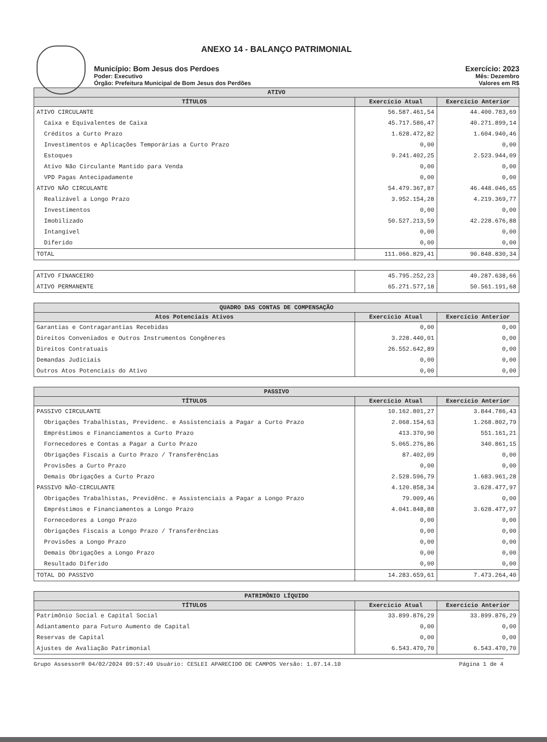ANEXO 14 - BALANÇO PATRIMONIAL
Município: Bom Jesus dos Perdoes
Poder: Executivo
Órgão: Prefeitura Municipal de Bom Jesus dos Perdões
Exercício: 2023
Mês: Dezembro
Valores em R$
| ATIVO | | |
| --- | --- | --- |
| TÍTULOS | Exercício Atual | Exercício Anterior |
| ATIVO CIRCULANTE | 56.587.461,54 | 44.400.783,69 |
| Caixa e Equivalentes de Caixa | 45.717.586,47 | 40.271.899,14 |
| Créditos a Curto Prazo | 1.628.472,82 | 1.604.940,46 |
| Investimentos e Aplicações Temporárias a Curto Prazo | 0,00 | 0,00 |
| Estoques | 9.241.402,25 | 2.523.944,09 |
| Ativo Não Circulante Mantido para Venda | 0,00 | 0,00 |
| VPD Pagas Antecipadamente | 0,00 | 0,00 |
| ATIVO NÃO CIRCULANTE | 54.479.367,87 | 46.448.046,65 |
| Realizável a Longo Prazo | 3.952.154,28 | 4.219.369,77 |
| Investimentos | 0,00 | 0,00 |
| Imobilizado | 50.527.213,59 | 42.228.676,88 |
| Intangível | 0,00 | 0,00 |
| Diferido | 0,00 | 0,00 |
| TOTAL | 111.066.829,41 | 90.848.830,34 |
| ATIVO FINANCEIRO | 45.795.252,23 | 40.287.638,66 |
| ATIVO PERMANENTE | 65.271.577,18 | 50.561.191,68 |
| QUADRO DAS CONTAS DE COMPENSAÇÃO | | |
| --- | --- | --- |
| Atos Potenciais Ativos | Exercício Atual | Exercício Anterior |
| Garantias e Contragarantias Recebidas | 0,00 | 0,00 |
| Direitos Conveniados e Outros Instrumentos Congêneres | 3.228.440,01 | 0,00 |
| Direitos Contratuais | 26.552.642,89 | 0,00 |
| Demandas Judiciais | 0,00 | 0,00 |
| Outros Atos Potenciais do Ativo | 0,00 | 0,00 |
| PASSIVO | | |
| --- | --- | --- |
| TÍTULOS | Exercício Atual | Exercício Anterior |
| PASSIVO CIRCULANTE | 10.162.801,27 | 3.844.786,43 |
| Obrigações Trabalhistas, Previdenc. e Assistenciais a Pagar a Curto Prazo | 2.068.154,63 | 1.268.802,79 |
| Empréstimos e Financiamentos a Curto Prazo | 413.370,90 | 551.161,21 |
| Fornecedores e Contas a Pagar a Curto Prazo | 5.065.276,86 | 340.861,15 |
| Obrigações Fiscais a Curto Prazo / Transferências | 87.402,09 | 0,00 |
| Provisões a Curto Prazo | 0,00 | 0,00 |
| Demais Obrigações a Curto Prazo | 2.528.596,79 | 1.683.961,28 |
| PASSIVO NÃO-CIRCULANTE | 4.120.858,34 | 3.628.477,97 |
| Obrigações Trabalhistas, Previdênc. e Assistenciais a Pagar a Longo Prazo | 79.009,46 | 0,00 |
| Empréstimos e Financiamentos a Longo Prazo | 4.041.848,88 | 3.628.477,97 |
| Fornecedores a Longo Prazo | 0,00 | 0,00 |
| Obrigações Fiscais a Longo Prazo / Transferências | 0,00 | 0,00 |
| Provisões a Longo Prazo | 0,00 | 0,00 |
| Demais Obrigações a Longo Prazo | 0,00 | 0,00 |
| Resultado Diferido | 0,00 | 0,00 |
| TOTAL DO PASSIVO | 14.283.659,61 | 7.473.264,40 |
| PATRIMÔNIO LÍQUIDO | | |
| --- | --- | --- |
| TÍTULOS | Exercício Atual | Exercício Anterior |
| Patrimônio Social e Capital Social | 33.899.876,29 | 33.899.876,29 |
| Adiantamento para Futuro Aumento de Capital | 0,00 | 0,00 |
| Reservas de Capital | 0,00 | 0,00 |
| Ajustes de Avaliação Patrimonial | 6.543.470,70 | 6.543.470,70 |
Grupo Assessor® 04/02/2024 09:57:49 Usuário: CESLEI APARECIDO DE CAMPOS Versão: 1.07.14.10 Página 1 de 4